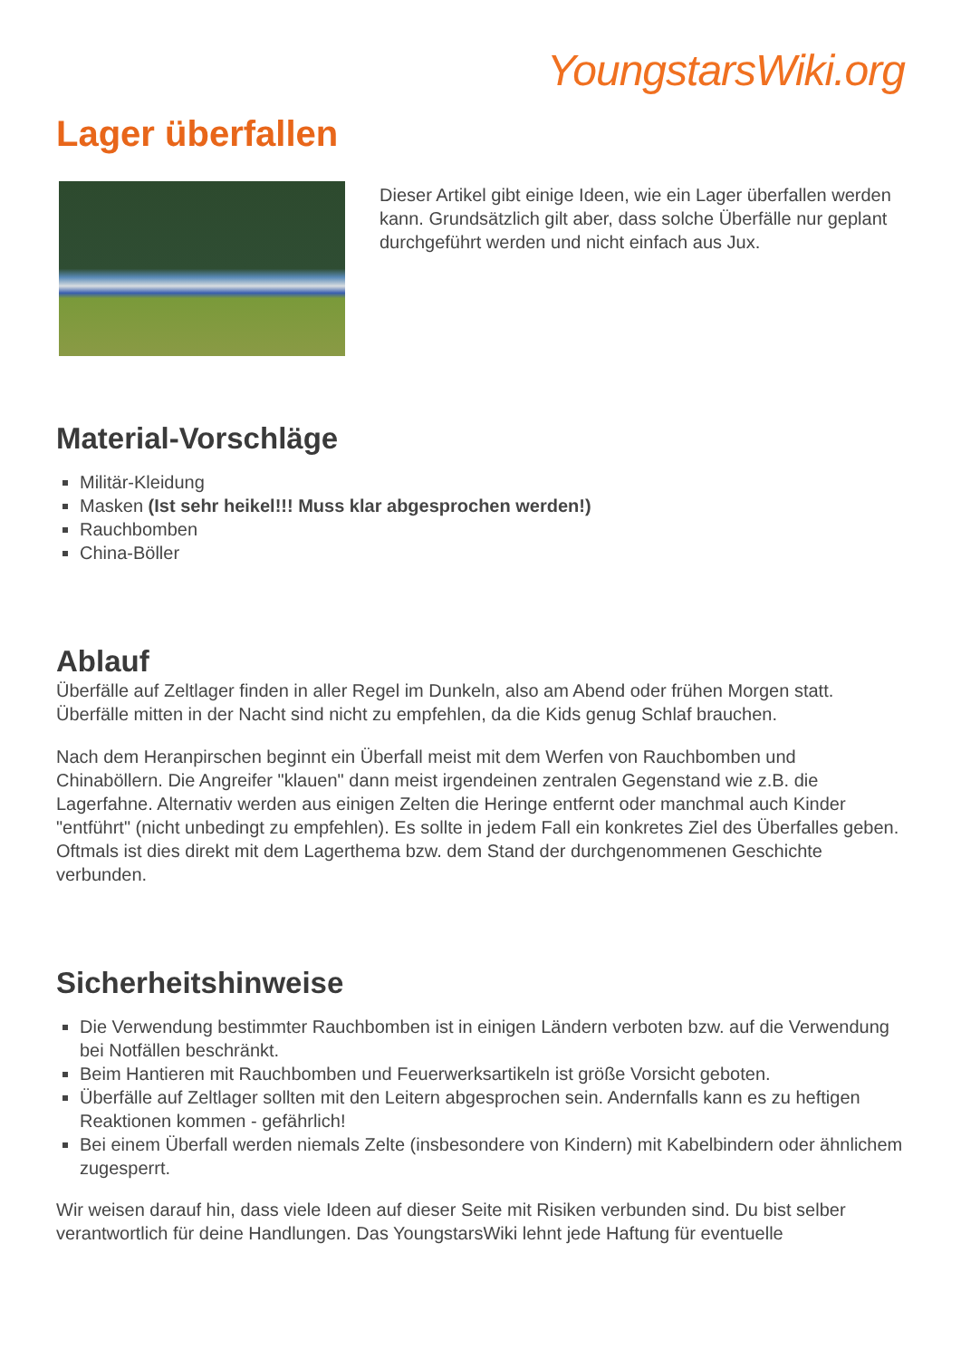YoungstarsWiki.org
Lager überfallen
Dieser Artikel gibt einige Ideen, wie ein Lager überfallen werden kann. Grundsätzlich gilt aber, dass solche Überfälle nur geplant durchgeführt werden und nicht einfach aus Jux.
Material-Vorschläge
Militär-Kleidung
Masken (Ist sehr heikel!!! Muss klar abgesprochen werden!)
Rauchbomben
China-Böller
Ablauf
Überfälle auf Zeltlager finden in aller Regel im Dunkeln, also am Abend oder frühen Morgen statt. Überfälle mitten in der Nacht sind nicht zu empfehlen, da die Kids genug Schlaf brauchen.
Nach dem Heranpirschen beginnt ein Überfall meist mit dem Werfen von Rauchbomben und Chinaböllern. Die Angreifer "klauen" dann meist irgendeinen zentralen Gegenstand wie z.B. die Lagerfahne. Alternativ werden aus einigen Zelten die Heringe entfernt oder manchmal auch Kinder "entführt" (nicht unbedingt zu empfehlen). Es sollte in jedem Fall ein konkretes Ziel des Überfalles geben. Oftmals ist dies direkt mit dem Lagerthema bzw. dem Stand der durchgenommenen Geschichte verbunden.
Sicherheitshinweise
Die Verwendung bestimmter Rauchbomben ist in einigen Ländern verboten bzw. auf die Verwendung bei Notfällen beschränkt.
Beim Hantieren mit Rauchbomben und Feuerwerksartikeln ist größe Vorsicht geboten.
Überfälle auf Zeltlager sollten mit den Leitern abgesprochen sein. Andernfalls kann es zu heftigen Reaktionen kommen - gefährlich!
Bei einem Überfall werden niemals Zelte (insbesondere von Kindern) mit Kabelbindern oder ähnlichem zugesperrt.
Wir weisen darauf hin, dass viele Ideen auf dieser Seite mit Risiken verbunden sind. Du bist selber verantwortlich für deine Handlungen. Das YoungstarsWiki lehnt jede Haftung für eventuelle